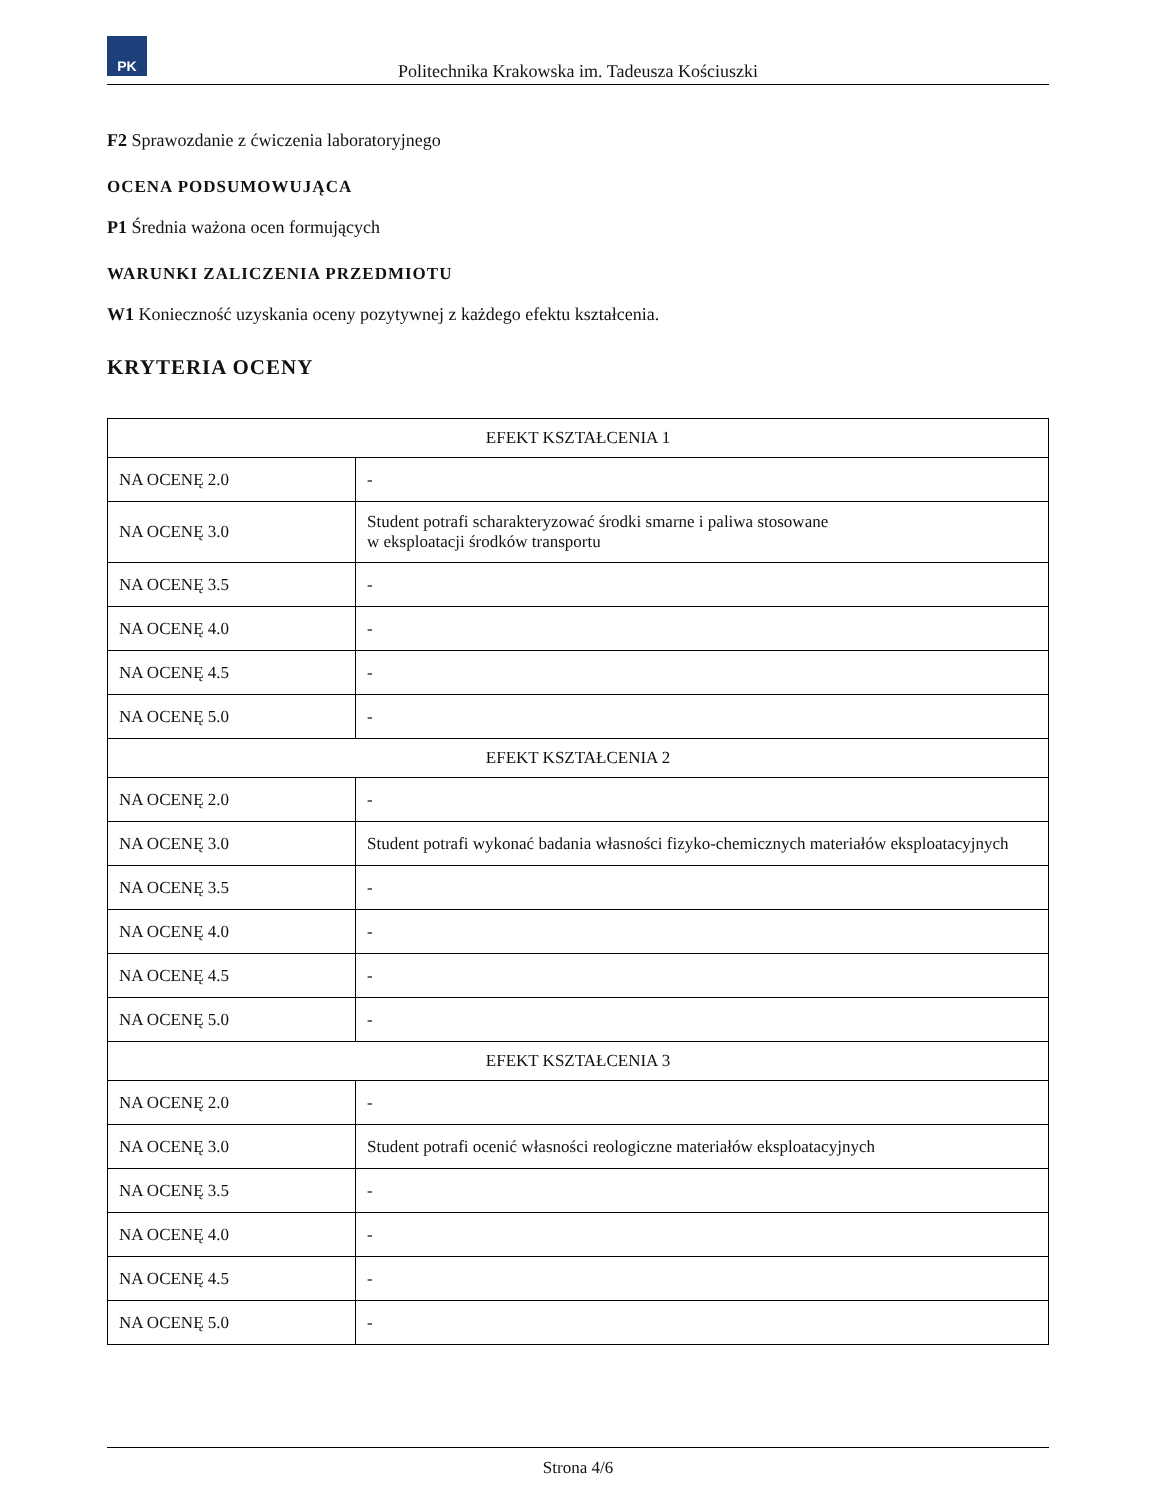PK
Politechnika Krakowska im. Tadeusza Kościuszki
F2 Sprawozdanie z ćwiczenia laboratoryjnego
OCENA PODSUMOWUJĄCA
P1 Średnia ważona ocen formujących
WARUNKI ZALICZENIA PRZEDMIOTU
W1 Konieczność uzyskania oceny pozytywnej z każdego efektu kształcenia.
KRYTERIA OCENY
| EFEKT KSZTAŁCENIA 1 | |
| --- | --- |
| NA OCENĘ 2.0 | - |
| NA OCENĘ 3.0 | Student potrafi scharakteryzować środki smarne i paliwa stosowane w eksploatacji środków transportu |
| NA OCENĘ 3.5 | - |
| NA OCENĘ 4.0 | - |
| NA OCENĘ 4.5 | - |
| NA OCENĘ 5.0 | - |
| EFEKT KSZTAŁCENIA 2 | |
| NA OCENĘ 2.0 | - |
| NA OCENĘ 3.0 | Student potrafi wykonać badania własności fizyko-chemicznych materiałów eksploatacyjnych |
| NA OCENĘ 3.5 | - |
| NA OCENĘ 4.0 | - |
| NA OCENĘ 4.5 | - |
| NA OCENĘ 5.0 | - |
| EFEKT KSZTAŁCENIA 3 | |
| NA OCENĘ 2.0 | - |
| NA OCENĘ 3.0 | Student potrafi ocenić własności reologiczne materiałów eksploatacyjnych |
| NA OCENĘ 3.5 | - |
| NA OCENĘ 4.0 | - |
| NA OCENĘ 4.5 | - |
| NA OCENĘ 5.0 | - |
Strona 4/6